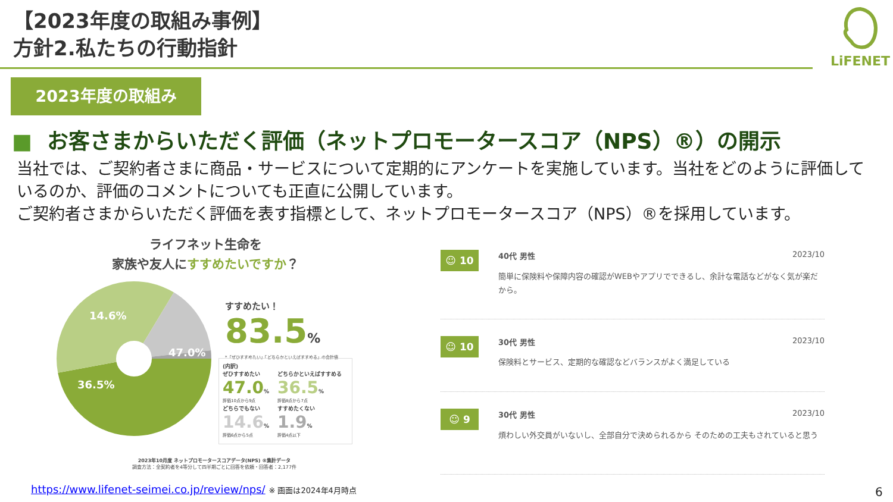【2023年度の取組み事例】
方針2.私たちの行動指針
LiFENET
2023年度の取組み
■ お客さまからいただく評価（ネットプロモータースコア（NPS）®）の開示
当社では、ご契約者さまに商品・サービスについて定期的にアンケートを実施しています。当社をどのように評価しているのか、評価のコメントについても正直に公開しています。
ご契約者さまからいただく評価を表す指標として、ネットプロモータースコア（NPS）®を採用しています。
ライフネット生命を
家族や友人にすすめたいですか？
14.6%
47.0%
36.5%
すすめたい！
83.5%
*「ぜひすすめたい」「どちらかといえばすすめる」の合計値
(内訳)
ぜひすすめたい
47.0%
評価10点から9点
どちらかといえばすすめる
36.5%
評価8点から7点
どちらでもない
14.6%
評価6点から5点
すすめたくない
1.9%
評価4点以下
2023年10月度 ネットプロモータースコアデータ(NPS) ®集計データ
調査方法：全契約者を4等分して四半期ごとに回答を依頼・回答者：2,177件
☺ 10
40代 男性 2023/10
簡単に保険料や保障内容の確認がWEBやアプリでできるし、余計な電話などがなく気が楽だから。
☺ 10
30代 男性 2023/10
保険料とサービス、定期的な確認などバランスがよく満足している
☺ 9
30代 男性 2023/10
煩わしい外交員がいないし、全部自分で決められるから そのための工夫もされていると思う
https://www.lifenet-seimei.co.jp/review/nps/ ※ 画面は2024年4月時点
6